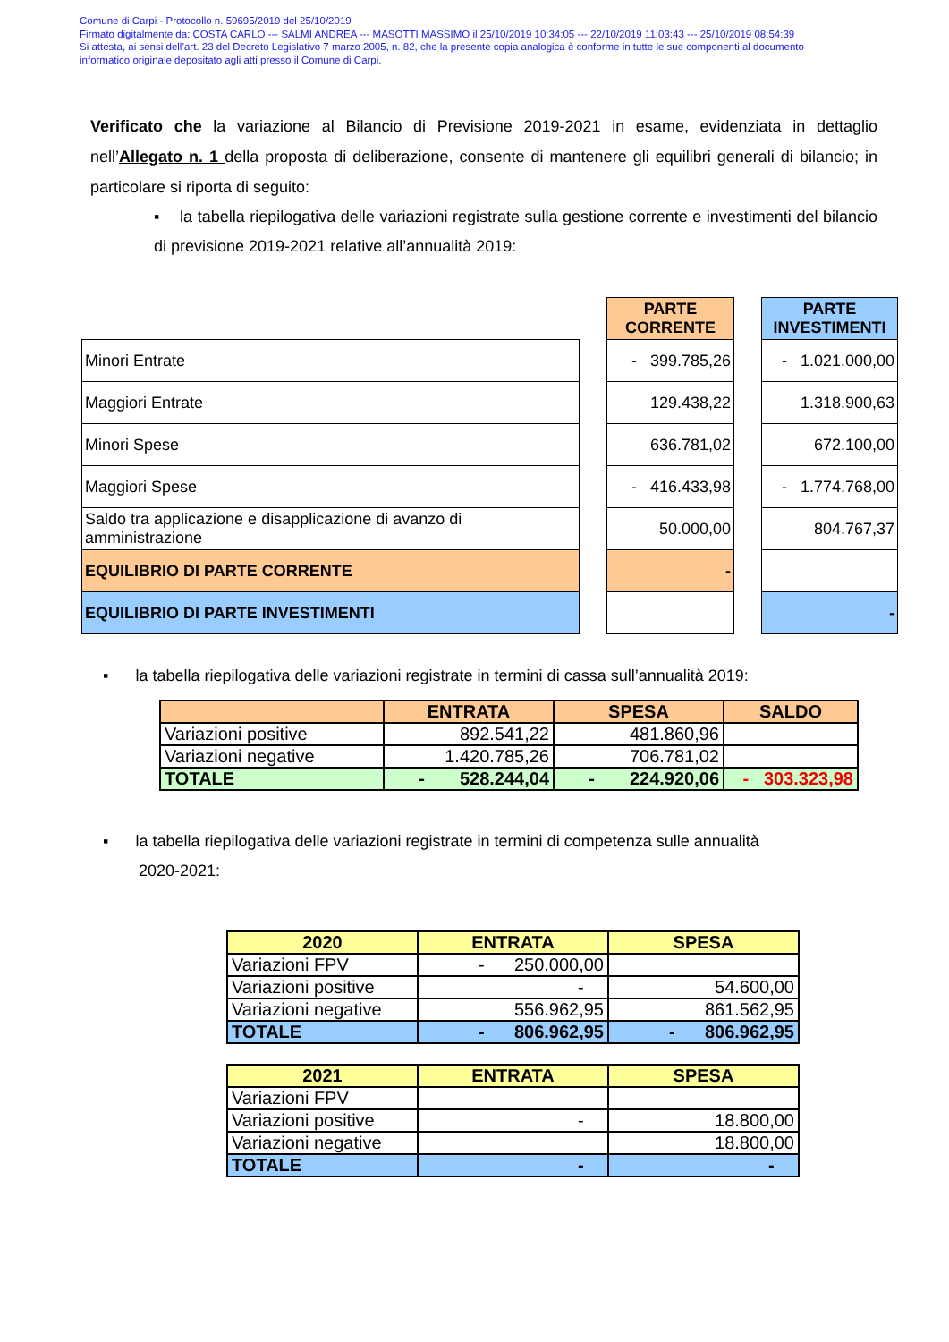Comune di Carpi - Protocollo n. 59695/2019 del 25/10/2019
Firmato digitalmente da: COSTA CARLO --- SALMI ANDREA --- MASOTTI MASSIMO il 25/10/2019 10:34:05 --- 22/10/2019 11:03:43 --- 25/10/2019 08:54:39
Si attesta, ai sensi dell’art. 23 del Decreto Legislativo 7 marzo 2005, n. 82, che la presente copia analogica è conforme in tutte le sue componenti al documento
informatico originale depositato agli atti presso il Comune di Carpi.
Verificato che la variazione al Bilancio di Previsione 2019-2021 in esame, evidenziata in dettaglio nell’Allegato n. 1 della proposta di deliberazione, consente di mantenere gli equilibri generali di bilancio; in particolare si riporta di seguito:
▪ la tabella riepilogativa delle variazioni registrate sulla gestione corrente e investimenti del bilancio di previsione 2019-2021 relative all’annualità 2019:
| | | PARTE CORRENTE | | PARTE INVESTIMENTI |
| Minori Entrate | | - 399.785,26 | | - 1.021.000,00 |
| Maggiori Entrate | | 129.438,22 | | 1.318.900,63 |
| Minori Spese | | 636.781,02 | | 672.100,00 |
| Maggiori Spese | | - 416.433,98 | | - 1.774.768,00 |
| Saldo tra applicazione e disapplicazione di avanzo di amministrazione | | 50.000,00 | | 804.767,37 |
| EQUILIBRIO DI PARTE CORRENTE | | - | | |
| EQUILIBRIO DI PARTE INVESTIMENTI | | | | - |
▪ la tabella riepilogativa delle variazioni registrate in termini di cassa sull’annualità 2019:
| | ENTRATA | SPESA | SALDO |
| Variazioni positive | 892.541,22 | 481.860,96 | |
| Variazioni negative | 1.420.785,26 | 706.781,02 | |
| TOTALE | - 528.244,04 | - 224.920,06 | - 303.323,98 |
▪ la tabella riepilogativa delle variazioni registrate in termini di competenza sulle annualità
2020-2021:
| 2020 | ENTRATA | SPESA |
| Variazioni FPV | - 250.000,00 | |
| Variazioni positive | - | 54.600,00 |
| Variazioni negative | 556.962,95 | 861.562,95 |
| TOTALE | - 806.962,95 | - 806.962,95 |
| 2021 | ENTRATA | SPESA |
| Variazioni FPV | | |
| Variazioni positive | - | 18.800,00 |
| Variazioni negative | | 18.800,00 |
| TOTALE | - | - |